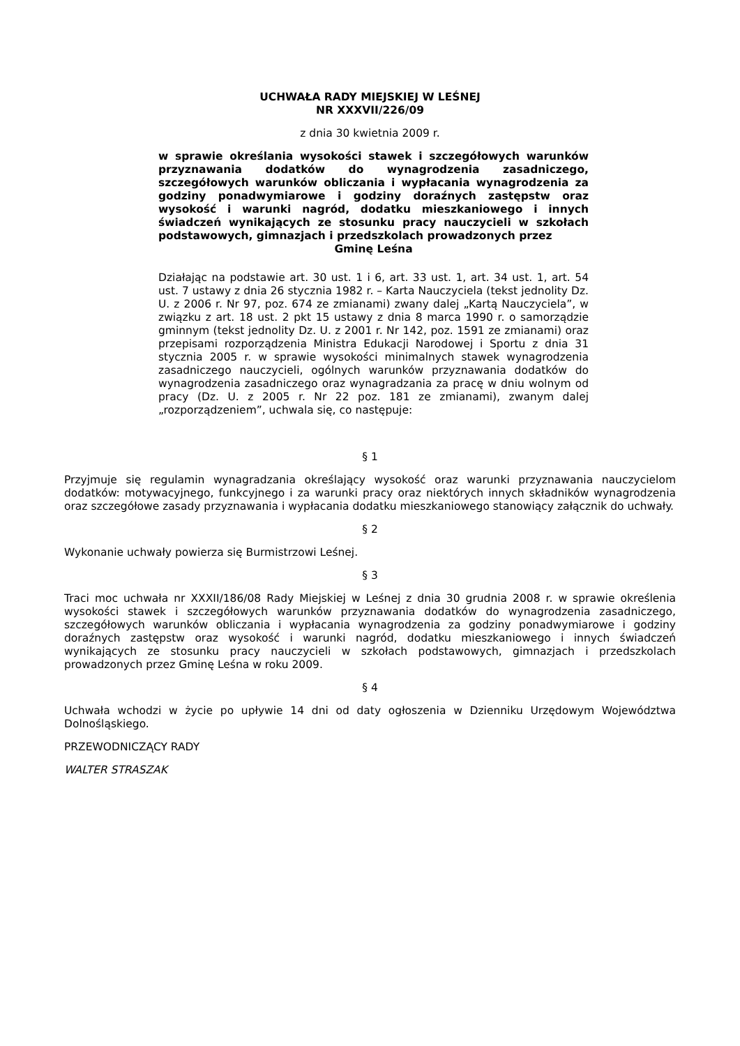UCHWAŁA RADY MIEJSKIEJ W LEŚNEJ
NR XXXVII/226/09
z dnia 30 kwietnia 2009 r.
w sprawie określania wysokości stawek i szczegółowych warunków przyznawania dodatków do wynagrodzenia zasadniczego, szczegółowych warunków obliczania i wypłacania wynagrodzenia za godziny ponadwymiarowe i godziny doraźnych zastępstw oraz wysokość i warunki nagród, dodatku mieszkaniowego i innych świadczeń wynikających ze stosunku pracy nauczycieli w szkołach podstawowych, gimnazjach i przedszkolach prowadzonych przez
Gminę Leśna
Działając na podstawie art. 30 ust. 1 i 6, art. 33 ust. 1, art. 34 ust. 1, art. 54 ust. 7 ustawy z dnia 26 stycznia 1982 r. – Karta Nauczyciela (tekst jednolity Dz. U. z 2006 r. Nr 97, poz. 674 ze zmianami) zwany dalej „Kartą Nauczyciela”, w związku z art. 18 ust. 2 pkt 15 ustawy z dnia 8 marca 1990 r. o samorządzie gminnym (tekst jednolity Dz. U. z 2001 r. Nr 142, poz. 1591 ze zmianami) oraz przepisami rozporządzenia Ministra Edukacji Narodowej i Sportu z dnia 31 stycznia 2005 r. w sprawie wysokości minimalnych stawek wynagrodzenia zasadniczego nauczycieli, ogólnych warunków przyznawania dodatków do wynagrodzenia zasadniczego oraz wynagradzania za pracę w dniu wolnym od pracy (Dz. U. z 2005 r. Nr 22 poz. 181 ze zmianami), zwanym dalej „rozporządzeniem”, uchwala się, co następuje:
§ 1
Przyjmuje się regulamin wynagradzania określający wysokość oraz warunki przyznawania nauczycielom dodatków: motywacyjnego, funkcyjnego i za warunki pracy oraz niektórych innych składników wynagrodzenia oraz szczegółowe zasady przyznawania i wypłacania dodatku mieszkaniowego stanowiący załącznik do uchwały.
§ 2
Wykonanie uchwały powierza się Burmistrzowi Leśnej.
§ 3
Traci moc uchwała nr XXXII/186/08 Rady Miejskiej w Leśnej z dnia 30 grudnia 2008 r. w sprawie określenia wysokości stawek i szczegółowych warunków przyznawania dodatków do wynagrodzenia zasadniczego, szczegółowych warunków obliczania i wypłacania wynagrodzenia za godziny ponadwymiarowe i godziny doraźnych zastępstw oraz wysokość i warunki nagród, dodatku mieszkaniowego i innych świadczeń wynikających ze stosunku pracy nauczycieli w szkołach podstawowych, gimnazjach i przedszkolach prowadzonych przez Gminę Leśna w roku 2009.
§ 4
Uchwała wchodzi w życie po upływie 14 dni od daty ogłoszenia w Dzienniku Urzędowym Województwa Dolnośląskiego.
PRZEWODNICZĄCY RADY
WALTER STRASZAK